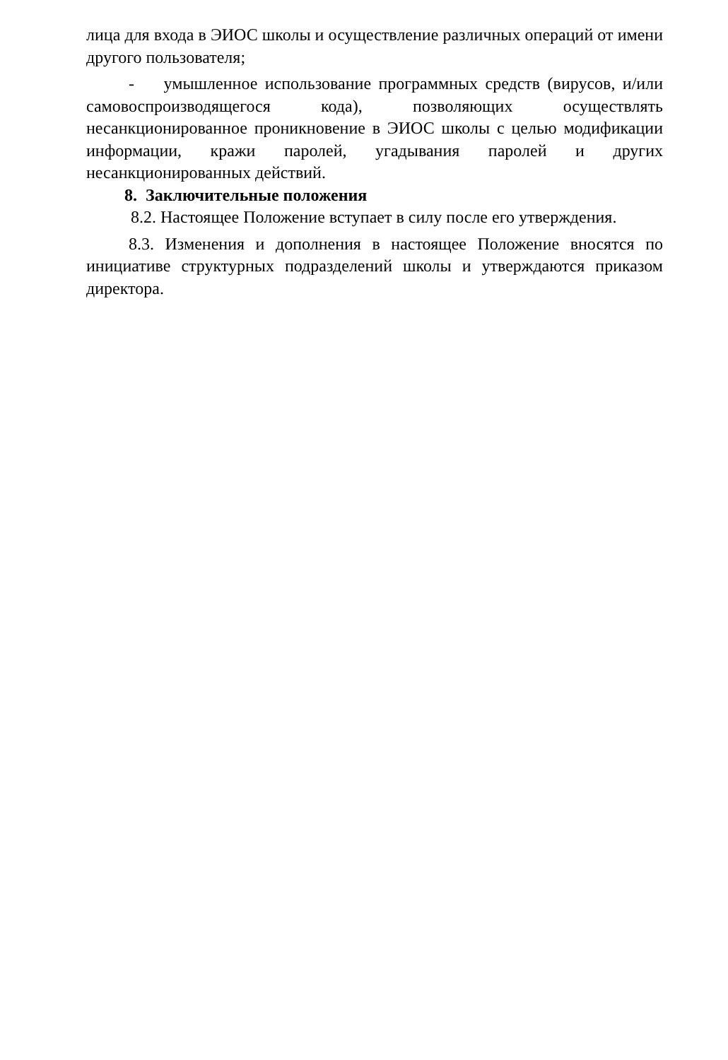лица для входа в ЭИОС школы и осуществление различных операций от имени другого пользователя;
- умышленное использование программных средств (вирусов, и/или самовоспроизводящегося кода), позволяющих осуществлять несанкционированное проникновение в ЭИОС школы с целью модификации информации, кражи паролей, угадывания паролей и других несанкционированных действий.
8. Заключительные положения
8.2. Настоящее Положение вступает в силу после его утверждения.
8.3. Изменения и дополнения в настоящее Положение вносятся по инициативе структурных подразделений школы и утверждаются приказом директора.